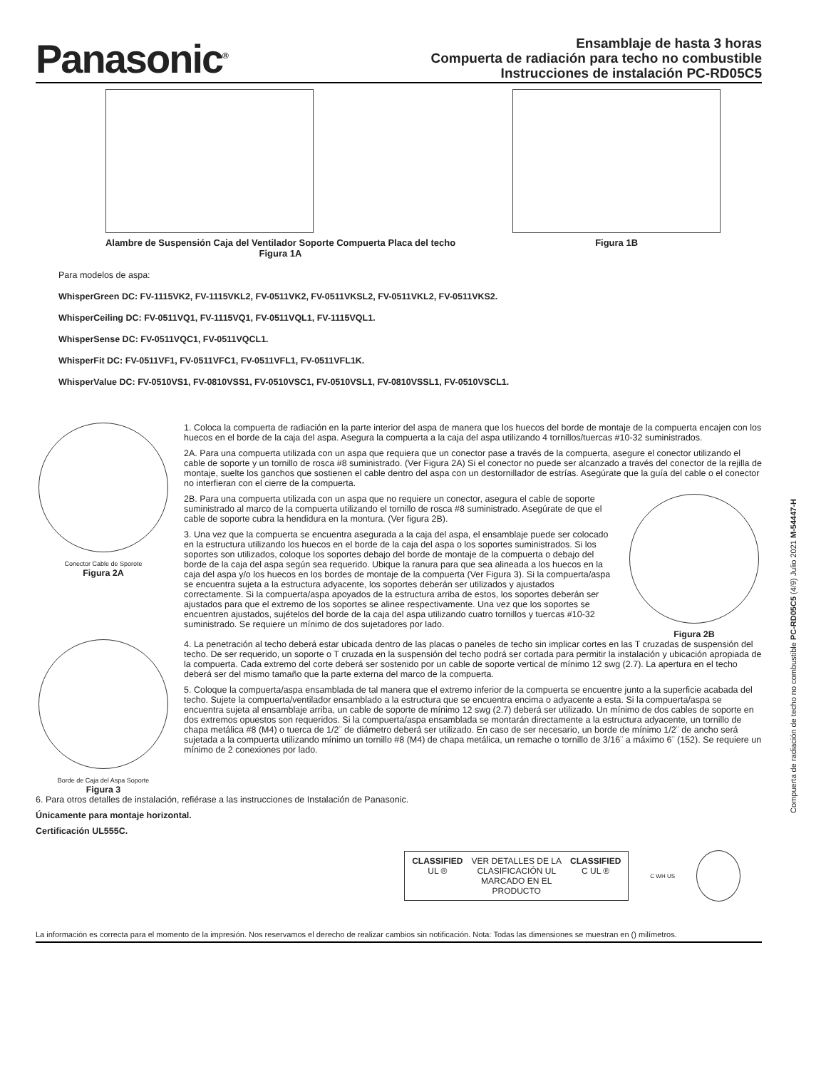Panasonic<sup>®</sup>
Ensamblaje de hasta 3 horas
Compuerta de radiación para techo no combustible
Instrucciones de instalación PC-RD05C5
Alambre de Suspensión Caja del Ventilador Soporte Compuerta Placa del techo
Figura 1A
Figura 1B
Para modelos de aspa:
WhisperGreen DC: FV-1115VK2, FV-1115VKL2, FV-0511VK2, FV-0511VKSL2, FV-0511VKL2, FV-0511VKS2.
WhisperCeiling DC: FV-0511VQ1, FV-1115VQ1, FV-0511VQL1, FV-1115VQL1.
WhisperSense DC: FV-0511VQC1, FV-0511VQCL1.
WhisperFit DC: FV-0511VF1, FV-0511VFC1, FV-0511VFL1, FV-0511VFL1K.
WhisperValue DC: FV-0510VS1, FV-0810VSS1, FV-0510VSC1, FV-0510VSL1, FV-0810VSSL1, FV-0510VSCL1.
Conector Cable de Sporote
Figura 2A
1. Coloca la compuerta de radiación en la parte interior del aspa de manera que los huecos del borde de montaje de la compuerta encajen con los huecos en el borde de la caja del aspa. Asegura la compuerta a la caja del aspa utilizando 4 tornillos/tuercas #10-32 suministrados.
2A. Para una compuerta utilizada con un aspa que requiera que un conector pase a través de la compuerta, asegure el conector utilizando el cable de soporte y un tornillo de rosca #8 suministrado. (Ver Figura 2A) Si el conector no puede ser alcanzado a través del conector de la rejilla de montaje, suelte los ganchos que sostienen el cable dentro del aspa con un destornillador de estrías. Asegúrate que la guía del cable o el conector no interfieran con el cierre de la compuerta.
2B. Para una compuerta utilizada con un aspa que no requiere un conector, asegura el cable de soporte suministrado al marco de la compuerta utilizando el tornillo de rosca #8 suministrado. Asegúrate de que el cable de soporte cubra la hendidura en la montura. (Ver figura 2B).
3. Una vez que la compuerta se encuentra asegurada a la caja del aspa, el ensamblaje puede ser colocado en la estructura utilizando los huecos en el borde de la caja del aspa o los soportes suministrados. Si los soportes son utilizados, coloque los soportes debajo del borde de montaje de la compuerta o debajo del borde de la caja del aspa según sea requerido. Ubique la ranura para que sea alineada a los huecos en la caja del aspa y/o los huecos en los bordes de montaje de la compuerta (Ver Figura 3). Si la compuerta/aspa se encuentra sujeta a la estructura adyacente, los soportes deberán ser utilizados y ajustados correctamente. Si la compuerta/aspa apoyados de la estructura arriba de estos, los soportes deberán ser ajustados para que el extremo de los soportes se alinee respectivamente. Una vez que los soportes se encuentren ajustados, sujételos del borde de la caja del aspa utilizando cuatro tornillos y tuercas #10-32 suministrado. Se requiere un mínimo de dos sujetadores por lado.
Figura 2B
Borde de Caja del Aspa Soporte
Figura 3
4. La penetración al techo deberá estar ubicada dentro de las placas o paneles de techo sin implicar cortes en las T cruzadas de suspensión del techo. De ser requerido, un soporte o T cruzada en la suspensión del techo podrá ser cortada para permitir la instalación y ubicación apropiada de la compuerta. Cada extremo del corte deberá ser sostenido por un cable de soporte vertical de mínimo 12 swg (2.7). La apertura en el techo deberá ser del mismo tamaño que la parte externa del marco de la compuerta.
5. Coloque la compuerta/aspa ensamblada de tal manera que el extremo inferior de la compuerta se encuentre junto a la superficie acabada del techo. Sujete la compuerta/ventilador ensamblado a la estructura que se encuentra encima o adyacente a esta. Si la compuerta/aspa se encuentra sujeta al ensamblaje arriba, un cable de soporte de mínimo 12 swg (2.7) deberá ser utilizado. Un mínimo de dos cables de soporte en dos extremos opuestos son requeridos. Si la compuerta/aspa ensamblada se montarán directamente a la estructura adyacente, un tornillo de chapa metálica #8 (M4) o tuerca de 1/2¨ de diámetro deberá ser utilizado. En caso de ser necesario, un borde de mínimo 1/2¨ de ancho será sujetada a la compuerta utilizando mínimo un tornillo #8 (M4) de chapa metálica, un remache o tornillo de 3/16¨ a máximo 6¨ (152). Se requiere un mínimo de 2 conexiones por lado.
6. Para otros detalles de instalación, refiérase a las instrucciones de Instalación de Panasonic.
Únicamente para montaje horizontal.
Certificación UL555C.
CLASSIFIED
UL ®
VER DETALLES DE LA
CLASIFICACIÓN UL
MARCADO EN EL
PRODUCTO
CLASSIFIED
C UL ®
C WH US
La información es correcta para el momento de la impresión. Nos reservamos el derecho de realizar cambios sin notificación. Nota: Todas las dimensiones se muestran en () milímetros.
Compuerta de radiación de techo no combustible PC-RD05C5 (4/9) Julio 2021 M-54447-H